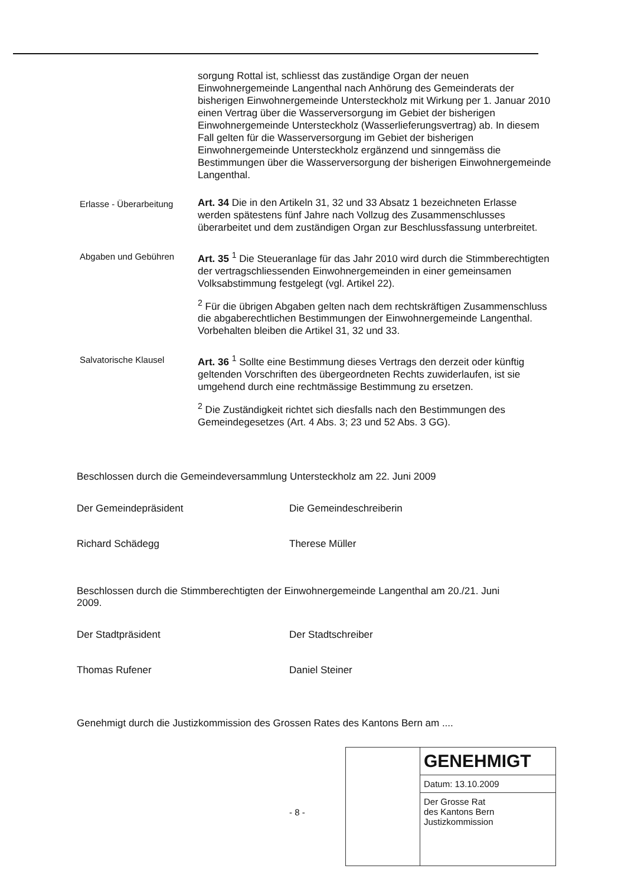sorgung Rottal ist, schliesst das zuständige Organ der neuen Einwohnergemeinde Langenthal nach Anhörung des Gemeinderats der bisherigen Einwohnergemeinde Untersteckholz mit Wirkung per 1. Januar 2010 einen Vertrag über die Wasserversorgung im Gebiet der bisherigen Einwohnergemeinde Untersteckholz (Wasserlieferungsvertrag) ab. In diesem Fall gelten für die Wasserversorgung im Gebiet der bisherigen Einwohnergemeinde Untersteckholz ergänzend und sinngemäss die Bestimmungen über die Wasserversorgung der bisherigen Einwohnergemeinde Langenthal.
Erlasse - Überarbeitung
Art. 34 Die in den Artikeln 31, 32 und 33 Absatz 1 bezeichneten Erlasse werden spätestens fünf Jahre nach Vollzug des Zusammenschlusses überarbeitet und dem zuständigen Organ zur Beschlussfassung unterbreitet.
Abgaben und Gebühren
Art. 35 <sup>1</sup> Die Steueranlage für das Jahr 2010 wird durch die Stimmberechtigten der vertragschliessenden Einwohnergemeinden in einer gemeinsamen Volksabstimmung festgelegt (vgl. Artikel 22).
<sup>2</sup> Für die übrigen Abgaben gelten nach dem rechtskräftigen Zusammenschluss die abgaberechtlichen Bestimmungen der Einwohnergemeinde Langenthal. Vorbehalten bleiben die Artikel 31, 32 und 33.
Salvatorische Klausel
Art. 36 <sup>1</sup> Sollte eine Bestimmung dieses Vertrags den derzeit oder künftig geltenden Vorschriften des übergeordneten Rechts zuwiderlaufen, ist sie umgehend durch eine rechtmässige Bestimmung zu ersetzen.
<sup>2</sup> Die Zuständigkeit richtet sich diesfalls nach den Bestimmungen des Gemeindegesetzes (Art. 4 Abs. 3; 23 und 52 Abs. 3 GG).
Beschlossen durch die Gemeindeversammlung Untersteckholz am 22. Juni 2009
Der Gemeindepräsident
Richard Schädegg
Die Gemeindeschreiberin
Therese Müller
Beschlossen durch die Stimmberechtigten der Einwohnergemeinde Langenthal am 20./21. Juni 2009.
Der Stadtpräsident
Thomas Rufener
Der Stadtschreiber
Daniel Steiner
Genehmigt durch die Justizkommission des Grossen Rates des Kantons Bern am ....
GENEHMIGT
Datum: 13.10.2009
Der Grosse Rat
des Kantons Bern
Justizkommission
- 8 -